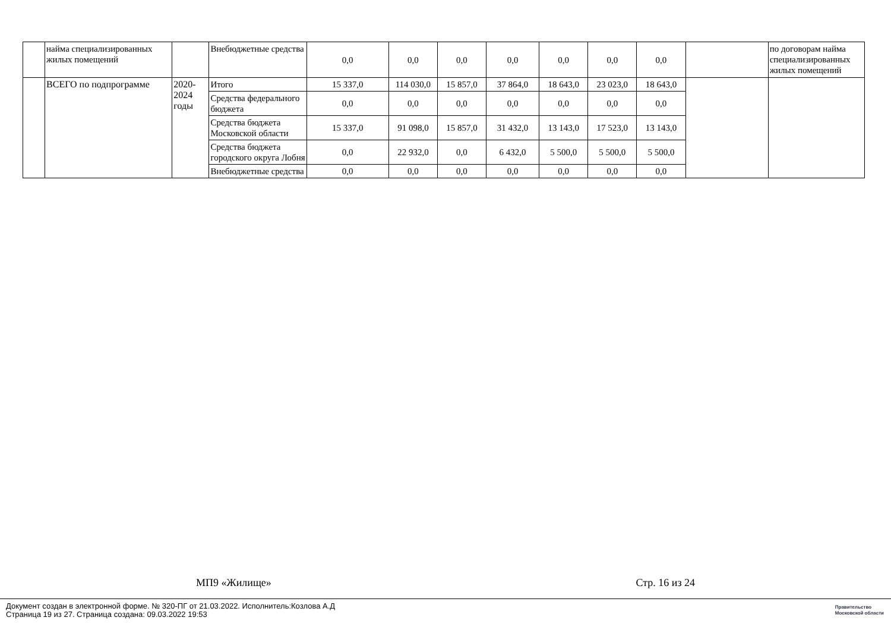| | найма специализированных жилых помещений | | Внебюджетные средства | 0,0 | 0,0 | 0,0 | 0,0 | 0,0 | 0,0 | 0,0 | | по договорам найма специализированных жилых помещений |
| | ВСЕГО по подпрограмме | 2020-2024 годы | Итого | 15 337,0 | 114 030,0 | 15 857,0 | 37 864,0 | 18 643,0 | 23 023,0 | 18 643,0 | | |
| | | | Средства федерального бюджета | 0,0 | 0,0 | 0,0 | 0,0 | 0,0 | 0,0 | 0,0 | | |
| | | | Средства бюджета Московской области | 15 337,0 | 91 098,0 | 15 857,0 | 31 432,0 | 13 143,0 | 17 523,0 | 13 143,0 | | |
| | | | Средства бюджета городского округа Лобня | 0,0 | 22 932,0 | 0,0 | 6 432,0 | 5 500,0 | 5 500,0 | 5 500,0 | | |
| | | | Внебюджетные средства | 0,0 | 0,0 | 0,0 | 0,0 | 0,0 | 0,0 | 0,0 | | |
МП9 «Жилище» Стр. 16 из 24
Документ создан в электронной форме. № 320-ПГ от 21.03.2022. Исполнитель:Козлова А.Д
Страница 19 из 27. Страница создана: 09.03.2022 19:53
Правительство
Московской области